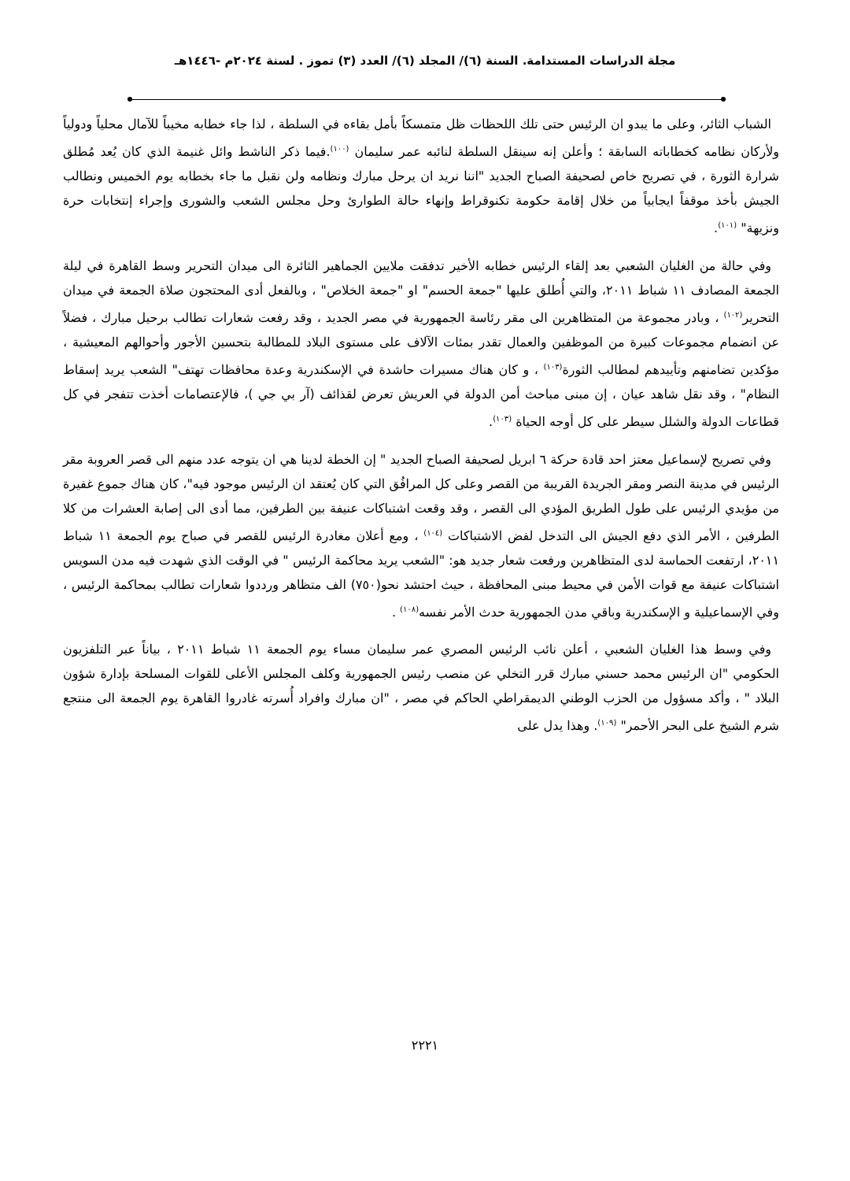مجلة الدراسات المستدامة. السنة (٦)/ المجلد (٦)/ العدد (٣) تموز . لسنة ٢٠٢٤م -١٤٤٦هـ
الشباب الثائر، وعلى ما يبدو ان الرئيس حتى تلك اللحظات ظل متمسكاً بأمل بقاءه في السلطة ، لذا جاء خطابه مخيباً للآمال محلياً ودولياً ولأركان نظامه كخطاباته السابقة ؛ وأعلن إنه سينقل السلطة لنائبه عمر سليمان <sup>(١٠٠)</sup>.فيما ذكر الناشط وائل غنيمة الذي كان يُعد مُطلق شرارة الثورة ، في تصريح خاص لصحيفة الصباح الجديد "اننا نريد ان يرحل مبارك ونظامه ولن نقبل ما جاء بخطابه يوم الخميس ونطالب الجيش بأخذ موقفاً ايجابياً من خلال إقامة حكومة تكنوقراط وإنهاء حالة الطوارئ وحل مجلس الشعب والشورى وإجراء إنتخابات حرة ونزيهة" <sup>(١٠١)</sup>.
وفي حالة من الغليان الشعبي بعد إلقاء الرئيس خطابه الأخير تدفقت ملايين الجماهير الثائرة الى ميدان التحرير وسط القاهرة في ليلة الجمعة المصادف ١١ شباط ٢٠١١، والتي أُطلق عليها "جمعة الحسم" او "جمعة الخلاص" ، وبالفعل أدى المحتجون صلاة الجمعة في ميدان التحرير<sup>(١٠٢)</sup> ، وبادر مجموعة من المتظاهرين الى مقر رئاسة الجمهورية في مصر الجديد ، وقد رفعت شعارات تطالب برحيل مبارك ، فضلاً عن انضمام مجموعات كبيرة من الموظفين والعمال تقدر بمئات الآلاف على مستوى البلاد للمطالبة بتحسين الأجور وأحوالهم المعيشية ، مؤكدين تضامنهم وتأييدهم لمطالب الثورة<sup>(١٠٣)</sup> ، و كان هناك مسيرات حاشدة في الإسكندرية وعدة محافظات تهتف" الشعب يريد إسقاط النظام" ، وقد نقل شاهد عيان ، إن مبنى مباحث أمن الدولة في العريش تعرض لقذائف (آر بي جي )، فالإعتصامات أخذت تتفجر في كل قطاعات الدولة والشلل سيطر على كل أوجه الحياة <sup>(١٠٣)</sup>.
وفي تصريح لإسماعيل معتز احد قادة حركة ٦ ابريل لصحيفة الصباح الجديد " إن الخطة لدينا هي ان يتوجه عدد منهم الى قصر العروبة مقر الرئيس في مدينة النصر ومقر الجريدة القريبة من القصر وعلى كل المرافُق التي كان يُعتقد ان الرئيس موجود فيه"، كان هناك جموع غفيرة من مؤيدي الرئيس على طول الطريق المؤدي الى القصر ، وقد وقعت اشتباكات عنيفة بين الطرفين، مما أدى الى إصابة العشرات من كلا الطرفين ، الأمر الذي دفع الجيش الى التدخل لفض الاشتباكات <sup>(١٠٤)</sup> ، ومع أعلان مغادرة الرئيس للقصر في صباح يوم الجمعة ١١ شباط ٢٠١١، ارتفعت الحماسة لدى المتظاهرين ورفعت شعار جديد هو: "الشعب يريد محاكمة الرئيس " في الوقت الذي شهدت فيه مدن السويس اشتباكات عنيفة مع قوات الأمن في محيط مبنى المحافظة ، حيث احتشد نحو(٧٥٠) الف متظاهر ورددوا شعارات تطالب بمحاكمة الرئيس ، وفي الإسماعيلية و الإسكندرية وباقي مدن الجمهورية حدث الأمر نفسه<sup>(١٠٨)</sup> .
وفي وسط هذا الغليان الشعبي ، أعلن نائب الرئيس المصري عمر سليمان مساء يوم الجمعة ١١ شباط ٢٠١١ ، بياناً عبر التلفزيون الحكومي "ان الرئيس محمد حسني مبارك قرر التخلي عن منصب رئيس الجمهورية وكلف المجلس الأعلى للقوات المسلحة بإدارة شؤون البلاد " ، وأكد مسؤول من الحزب الوطني الديمقراطي الحاكم في مصر ، "ان مبارك وافراد أُسرته غادروا القاهرة يوم الجمعة الى منتجع شرم الشيخ على البحر الأحمر" <sup>(١٠٩)</sup>. وهذا يدل على
٢٢٢١